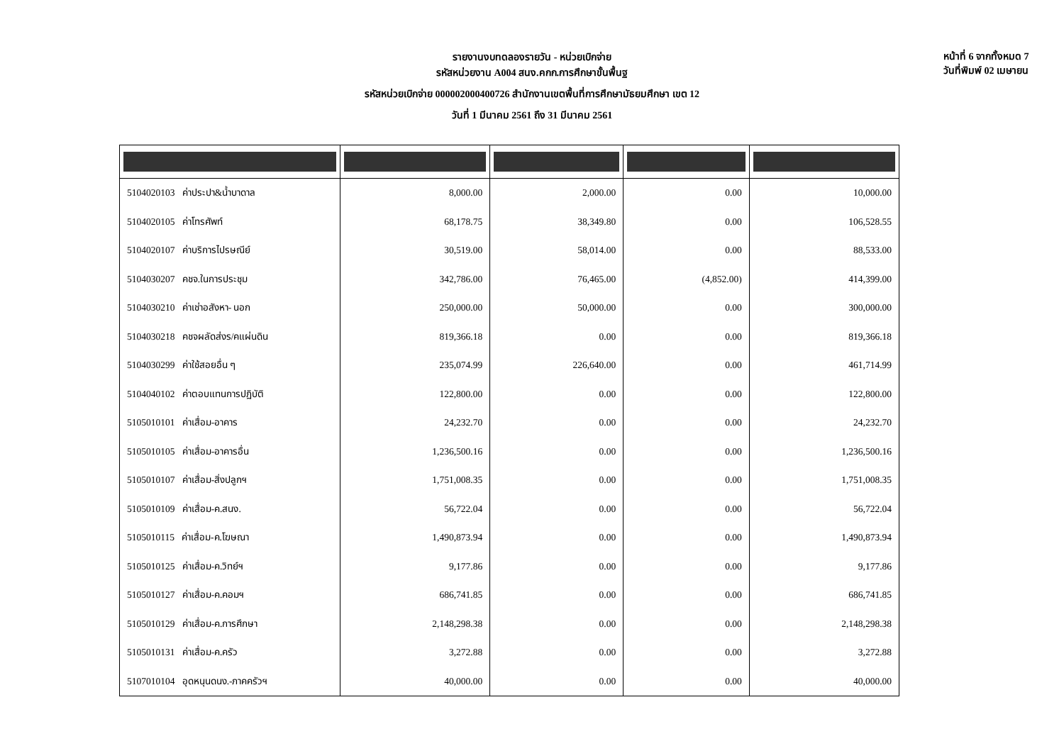รายงานงบทดลองรายวัน - หน่วยเบิกจ่าย
รหัสหน่วยงาน A004 สนง.คกก.การศึกษาขั้นพื้นฐ
รหัสหน่วยเบิกจ่าย 000002000400726 สำนักงานเขตพื้นที่การศึกษามัธยมศึกษา เขต 12
วันที่ 1 มีนาคม 2561 ถึง 31 มีนาคม 2561
หน้าที่ 6 จากทั้งหมด 7
วันที่พิมพ์ 02 เมษายน
| 5104020103 ค่าประปา&น้ำบาดาล | 8,000.00 | 2,000.00 | 0.00 | 10,000.00 |
| 5104020105 ค่าโทรศัพท์ | 68,178.75 | 38,349.80 | 0.00 | 106,528.55 |
| 5104020107 ค่าบริการไปรษณีย์ | 30,519.00 | 58,014.00 | 0.00 | 88,533.00 |
| 5104030207 คชจ.ในการประชุม | 342,786.00 | 76,465.00 | (4,852.00) | 414,399.00 |
| 5104030210 ค่าเช่าอสังหา- นอก | 250,000.00 | 50,000.00 | 0.00 | 300,000.00 |
| 5104030218 คชจผลัดส่งร/คแผ่นดิน | 819,366.18 | 0.00 | 0.00 | 819,366.18 |
| 5104030299 ค่าใช้สอยอื่น ๆ | 235,074.99 | 226,640.00 | 0.00 | 461,714.99 |
| 5104040102 ค่าตอบแทนการปฏิบัติ | 122,800.00 | 0.00 | 0.00 | 122,800.00 |
| 5105010101 ค่าเสื่อม-อาคาร | 24,232.70 | 0.00 | 0.00 | 24,232.70 |
| 5105010105 ค่าเสื่อม-อาคารอื่น | 1,236,500.16 | 0.00 | 0.00 | 1,236,500.16 |
| 5105010107 ค่าเสื่อม-สิ่งปลูกฯ | 1,751,008.35 | 0.00 | 0.00 | 1,751,008.35 |
| 5105010109 ค่าเสื่อม-ค.สนง. | 56,722.04 | 0.00 | 0.00 | 56,722.04 |
| 5105010115 ค่าเสื่อม-ค.โฆษณา | 1,490,873.94 | 0.00 | 0.00 | 1,490,873.94 |
| 5105010125 ค่าเสื่อม-ค.วิทย์ฯ | 9,177.86 | 0.00 | 0.00 | 9,177.86 |
| 5105010127 ค่าเสื่อม-ค.คอมฯ | 686,741.85 | 0.00 | 0.00 | 686,741.85 |
| 5105010129 ค่าเสื่อม-ค.การศึกษา | 2,148,298.38 | 0.00 | 0.00 | 2,148,298.38 |
| 5105010131 ค่าเสื่อม-ค.ครัว | 3,272.88 | 0.00 | 0.00 | 3,272.88 |
| 5107010104 อุดหนุนดนง.-ภาคครัวฯ | 40,000.00 | 0.00 | 0.00 | 40,000.00 |